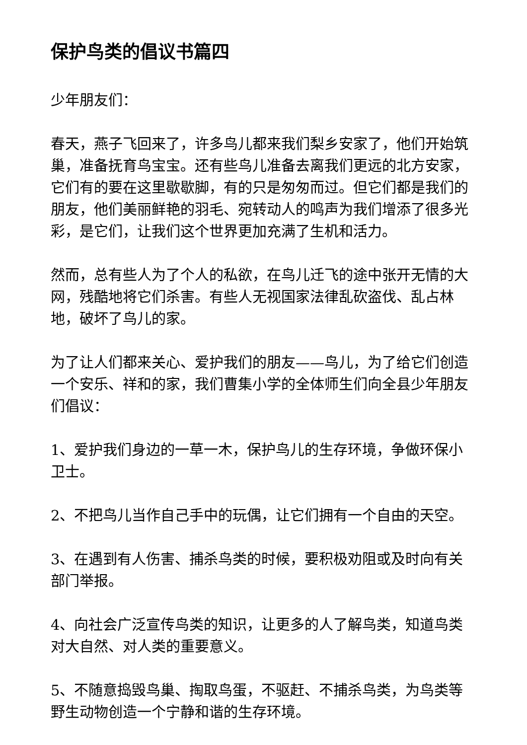保护鸟类的倡议书篇四
少年朋友们：
春天，燕子飞回来了，许多鸟儿都来我们梨乡安家了，他们开始筑巢，准备抚育鸟宝宝。还有些鸟儿准备去离我们更远的北方安家，它们有的要在这里歇歇脚，有的只是匆匆而过。但它们都是我们的朋友，他们美丽鲜艳的羽毛、宛转动人的鸣声为我们增添了很多光彩，是它们，让我们这个世界更加充满了生机和活力。
然而，总有些人为了个人的私欲，在鸟儿迁飞的途中张开无情的大网，残酷地将它们杀害。有些人无视国家法律乱砍盗伐、乱占林地，破坏了鸟儿的家。
为了让人们都来关心、爱护我们的朋友——鸟儿，为了给它们创造一个安乐、祥和的家，我们曹集小学的全体师生们向全县少年朋友们倡议：
1、爱护我们身边的一草一木，保护鸟儿的生存环境，争做环保小卫士。
2、不把鸟儿当作自己手中的玩偶，让它们拥有一个自由的天空。
3、在遇到有人伤害、捕杀鸟类的时候，要积极劝阻或及时向有关部门举报。
4、向社会广泛宣传鸟类的知识，让更多的人了解鸟类，知道鸟类对大自然、对人类的重要意义。
5、不随意捣毁鸟巢、掏取鸟蛋，不驱赶、不捕杀鸟类，为鸟类等野生动物创造一个宁静和谐的生存环境。